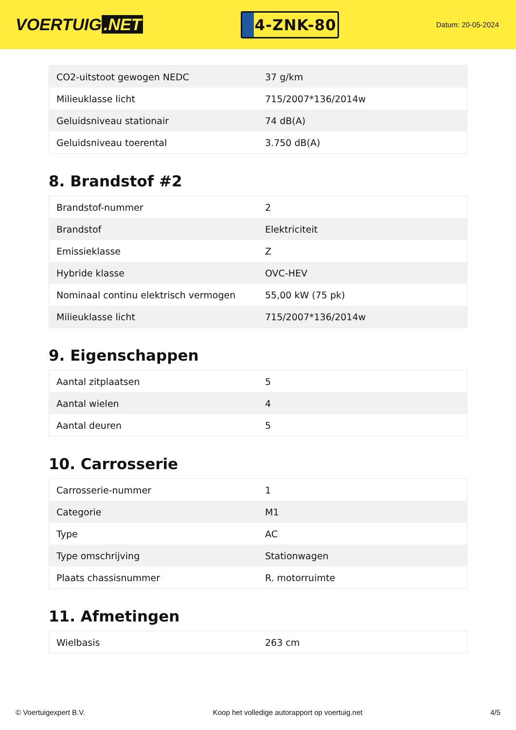VOERTUIG.NET
4-ZNK-80
Datum: 20-05-2024
| CO2-uitstoot gewogen NEDC | 37 g/km |
| Milieuklasse licht | 715/2007*136/2014w |
| Geluidsniveau stationair | 74 dB(A) |
| Geluidsniveau toerental | 3.750 dB(A) |
8. Brandstof #2
| Brandstof-nummer | 2 |
| Brandstof | Elektriciteit |
| Emissieklasse | Z |
| Hybride klasse | OVC-HEV |
| Nominaal continu elektrisch vermogen | 55,00 kW (75 pk) |
| Milieuklasse licht | 715/2007*136/2014w |
9. Eigenschappen
| Aantal zitplaatsen | 5 |
| Aantal wielen | 4 |
| Aantal deuren | 5 |
10. Carrosserie
| Carrosserie-nummer | 1 |
| Categorie | M1 |
| Type | AC |
| Type omschrijving | Stationwagen |
| Plaats chassisnummer | R. motorruimte |
11. Afmetingen
| Wielbasis | 263 cm |
© Voertuigexpert B.V. Koop het volledige autorapport op voertuig.net 4/5